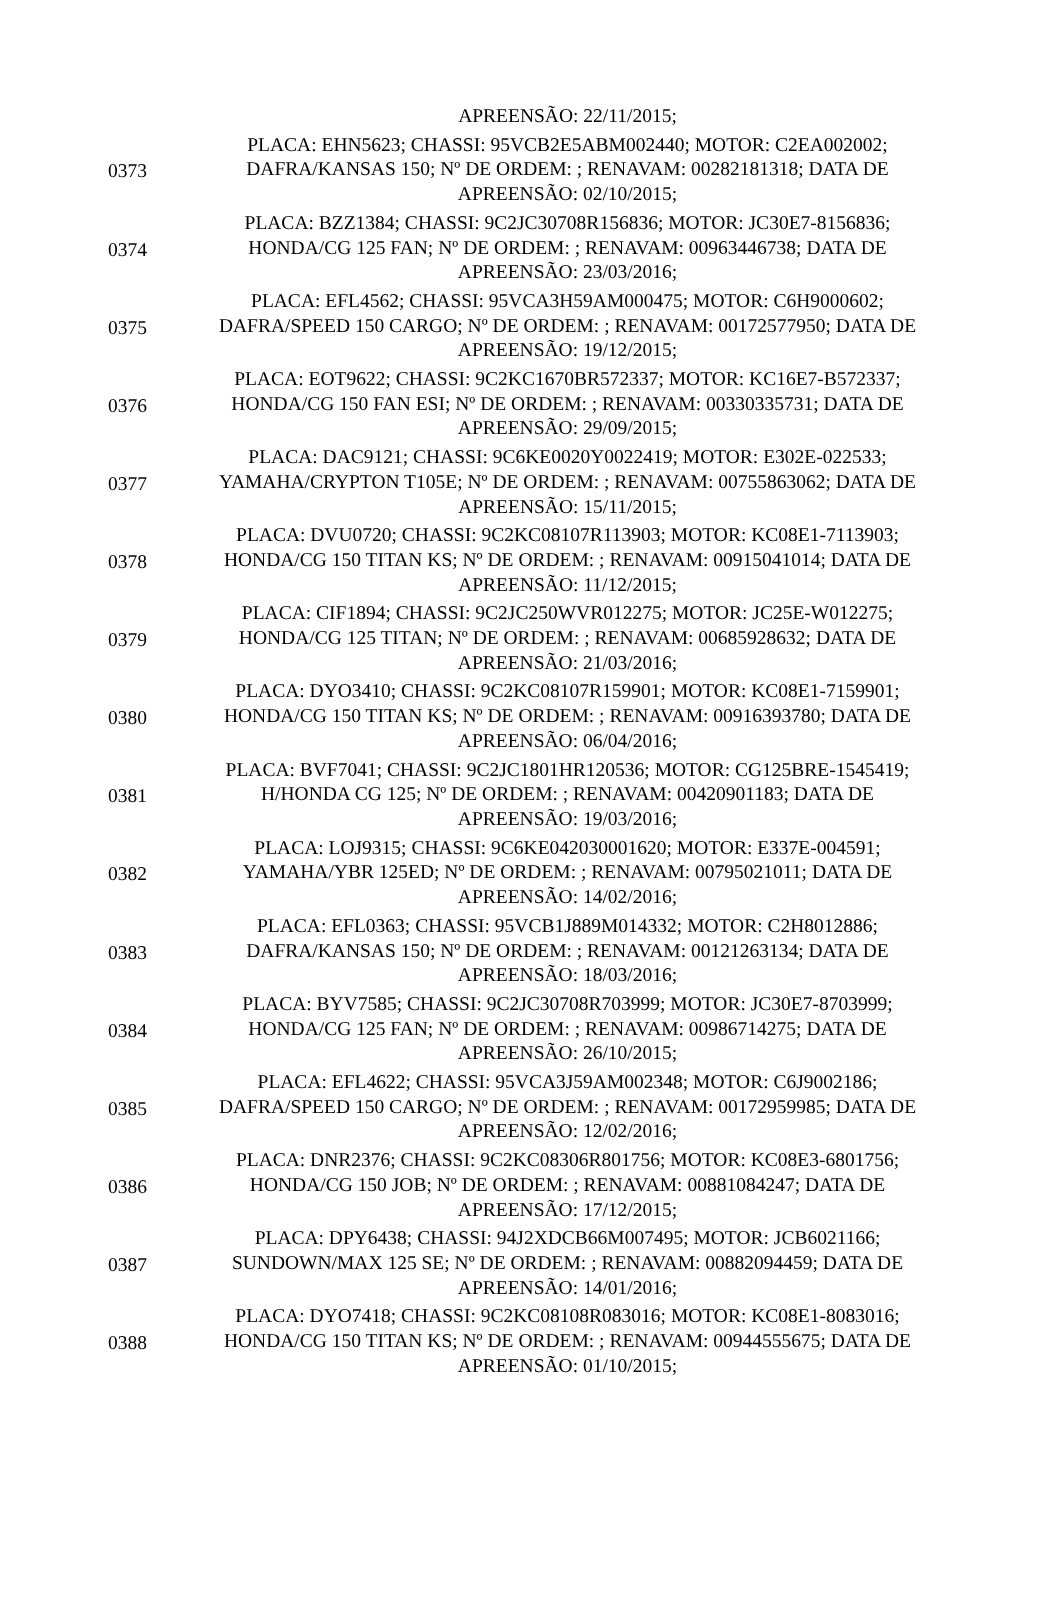| | APREENSÃO: 22/11/2015; |
| 0373 | PLACA: EHN5623; CHASSI: 95VCB2E5ABM002440; MOTOR: C2EA002002; DAFRA/KANSAS 150; Nº DE ORDEM: ; RENAVAM: 00282181318; DATA DE APREENSÃO: 02/10/2015; |
| 0374 | PLACA: BZZ1384; CHASSI: 9C2JC30708R156836; MOTOR: JC30E7-8156836; HONDA/CG 125 FAN; Nº DE ORDEM: ; RENAVAM: 00963446738; DATA DE APREENSÃO: 23/03/2016; |
| 0375 | PLACA: EFL4562; CHASSI: 95VCA3H59AM000475; MOTOR: C6H9000602; DAFRA/SPEED 150 CARGO; Nº DE ORDEM: ; RENAVAM: 00172577950; DATA DE APREENSÃO: 19/12/2015; |
| 0376 | PLACA: EOT9622; CHASSI: 9C2KC1670BR572337; MOTOR: KC16E7-B572337; HONDA/CG 150 FAN ESI; Nº DE ORDEM: ; RENAVAM: 00330335731; DATA DE APREENSÃO: 29/09/2015; |
| 0377 | PLACA: DAC9121; CHASSI: 9C6KE0020Y0022419; MOTOR: E302E-022533; YAMAHA/CRYPTON T105E; Nº DE ORDEM: ; RENAVAM: 00755863062; DATA DE APREENSÃO: 15/11/2015; |
| 0378 | PLACA: DVU0720; CHASSI: 9C2KC08107R113903; MOTOR: KC08E1-7113903; HONDA/CG 150 TITAN KS; Nº DE ORDEM: ; RENAVAM: 00915041014; DATA DE APREENSÃO: 11/12/2015; |
| 0379 | PLACA: CIF1894; CHASSI: 9C2JC250WVR012275; MOTOR: JC25E-W012275; HONDA/CG 125 TITAN; Nº DE ORDEM: ; RENAVAM: 00685928632; DATA DE APREENSÃO: 21/03/2016; |
| 0380 | PLACA: DYO3410; CHASSI: 9C2KC08107R159901; MOTOR: KC08E1-7159901; HONDA/CG 150 TITAN KS; Nº DE ORDEM: ; RENAVAM: 00916393780; DATA DE APREENSÃO: 06/04/2016; |
| 0381 | PLACA: BVF7041; CHASSI: 9C2JC1801HR120536; MOTOR: CG125BRE-1545419; H/HONDA CG 125; Nº DE ORDEM: ; RENAVAM: 00420901183; DATA DE APREENSÃO: 19/03/2016; |
| 0382 | PLACA: LOJ9315; CHASSI: 9C6KE042030001620; MOTOR: E337E-004591; YAMAHA/YBR 125ED; Nº DE ORDEM: ; RENAVAM: 00795021011; DATA DE APREENSÃO: 14/02/2016; |
| 0383 | PLACA: EFL0363; CHASSI: 95VCB1J889M014332; MOTOR: C2H8012886; DAFRA/KANSAS 150; Nº DE ORDEM: ; RENAVAM: 00121263134; DATA DE APREENSÃO: 18/03/2016; |
| 0384 | PLACA: BYV7585; CHASSI: 9C2JC30708R703999; MOTOR: JC30E7-8703999; HONDA/CG 125 FAN; Nº DE ORDEM: ; RENAVAM: 00986714275; DATA DE APREENSÃO: 26/10/2015; |
| 0385 | PLACA: EFL4622; CHASSI: 95VCA3J59AM002348; MOTOR: C6J9002186; DAFRA/SPEED 150 CARGO; Nº DE ORDEM: ; RENAVAM: 00172959985; DATA DE APREENSÃO: 12/02/2016; |
| 0386 | PLACA: DNR2376; CHASSI: 9C2KC08306R801756; MOTOR: KC08E3-6801756; HONDA/CG 150 JOB; Nº DE ORDEM: ; RENAVAM: 00881084247; DATA DE APREENSÃO: 17/12/2015; |
| 0387 | PLACA: DPY6438; CHASSI: 94J2XDCB66M007495; MOTOR: JCB6021166; SUNDOWN/MAX 125 SE; Nº DE ORDEM: ; RENAVAM: 00882094459; DATA DE APREENSÃO: 14/01/2016; |
| 0388 | PLACA: DYO7418; CHASSI: 9C2KC08108R083016; MOTOR: KC08E1-8083016; HONDA/CG 150 TITAN KS; Nº DE ORDEM: ; RENAVAM: 00944555675; DATA DE APREENSÃO: 01/10/2015; |